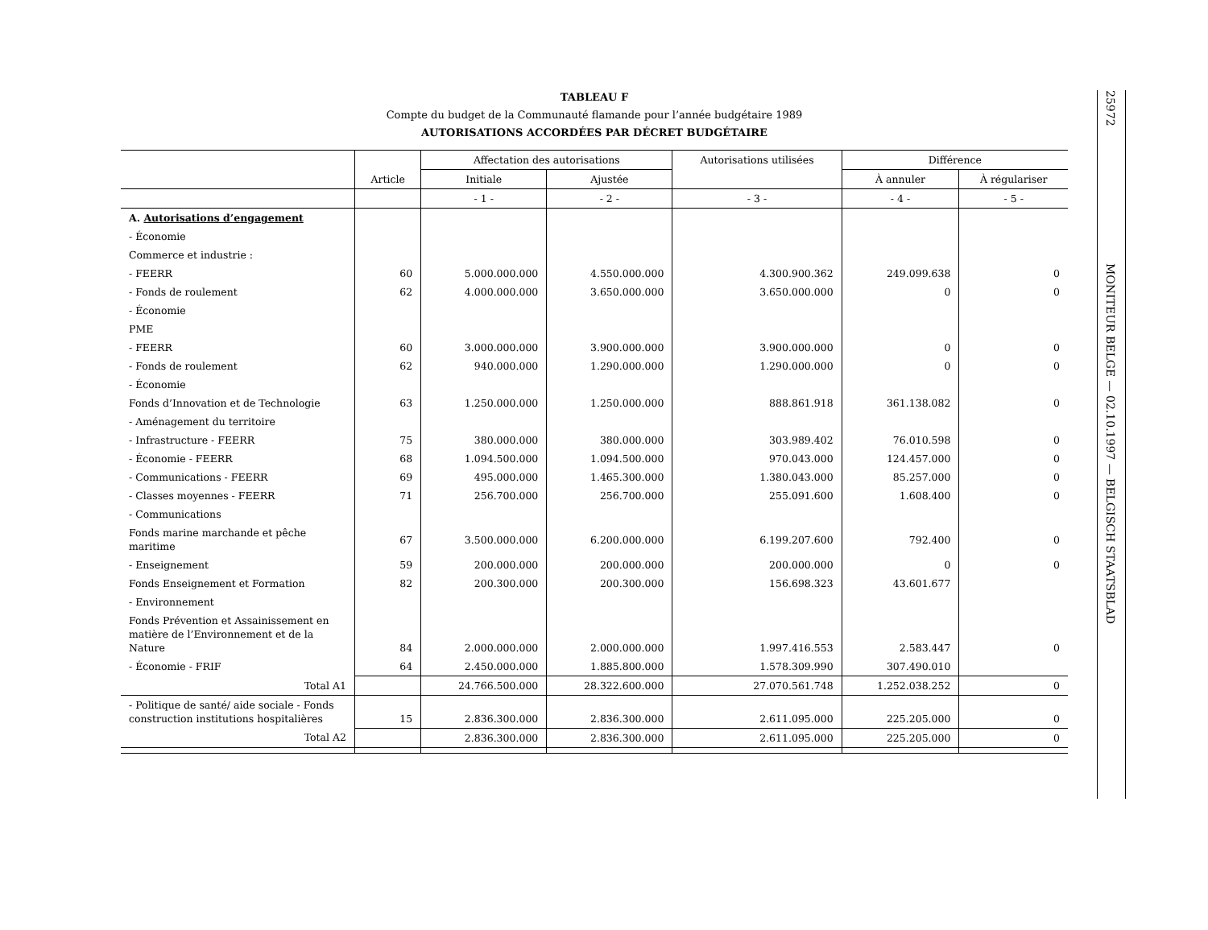TABLEAU F
Compte du budget de la Communauté flamande pour l’année budgétaire 1989
AUTORISATIONS ACCORDÉES PAR DÉCRET BUDGÉTAIRE
| | Article | Affectation des autorisations | | Autorisations utilisées | Différence | |
| --- | --- | --- | --- | --- | --- | --- |
| | | Initiale | Ajustée | | À annuler | À régulariser |
| | | - 1 - | - 2 - | - 3 - | - 4 - | - 5 - |
| A. Autorisations d’engagement | | | | | | |
| - Économie | | | | | | |
| Commerce et industrie : | | | | | | |
| - FEERR | 60 | 5.000.000.000 | 4.550.000.000 | 4.300.900.362 | 249.099.638 | 0 |
| - Fonds de roulement | 62 | 4.000.000.000 | 3.650.000.000 | 3.650.000.000 | 0 | 0 |
| - Économie | | | | | | |
| PME | | | | | | |
| - FEERR | 60 | 3.000.000.000 | 3.900.000.000 | 3.900.000.000 | 0 | 0 |
| - Fonds de roulement | 62 | 940.000.000 | 1.290.000.000 | 1.290.000.000 | 0 | 0 |
| - Économie | | | | | | |
| Fonds d’Innovation et de Technologie | 63 | 1.250.000.000 | 1.250.000.000 | 888.861.918 | 361.138.082 | 0 |
| - Aménagement du territoire | | | | | | |
| - Infrastructure - FEERR | 75 | 380.000.000 | 380.000.000 | 303.989.402 | 76.010.598 | 0 |
| - Économie - FEERR | 68 | 1.094.500.000 | 1.094.500.000 | 970.043.000 | 124.457.000 | 0 |
| - Communications - FEERR | 69 | 495.000.000 | 1.465.300.000 | 1.380.043.000 | 85.257.000 | 0 |
| - Classes moyennes - FEERR | 71 | 256.700.000 | 256.700.000 | 255.091.600 | 1.608.400 | 0 |
| - Communications | | | | | | |
| Fonds marine marchande et pêche maritime | 67 | 3.500.000.000 | 6.200.000.000 | 6.199.207.600 | 792.400 | 0 |
| - Enseignement | 59 | 200.000.000 | 200.000.000 | 200.000.000 | 0 | 0 |
| Fonds Enseignement et Formation | 82 | 200.300.000 | 200.300.000 | 156.698.323 | 43.601.677 | |
| - Environnement | | | | | | |
| Fonds Prévention et Assainissement en matière de l’Environnement et de la Nature | 84 | 2.000.000.000 | 2.000.000.000 | 1.997.416.553 | 2.583.447 | 0 |
| - Économie - FRIF | 64 | 2.450.000.000 | 1.885.800.000 | 1.578.309.990 | 307.490.010 | |
| Total A1 | | 24.766.500.000 | 28.322.600.000 | 27.070.561.748 | 1.252.038.252 | 0 |
| - Politique de santé/ aide sociale - Fonds construction institutions hospitalières | 15 | 2.836.300.000 | 2.836.300.000 | 2.611.095.000 | 225.205.000 | 0 |
| Total A2 | | 2.836.300.000 | 2.836.300.000 | 2.611.095.000 | 225.205.000 | 0 |
25972
MONITEUR BELGE — 02.10.1997 — BELGISCH STAATSBLAD